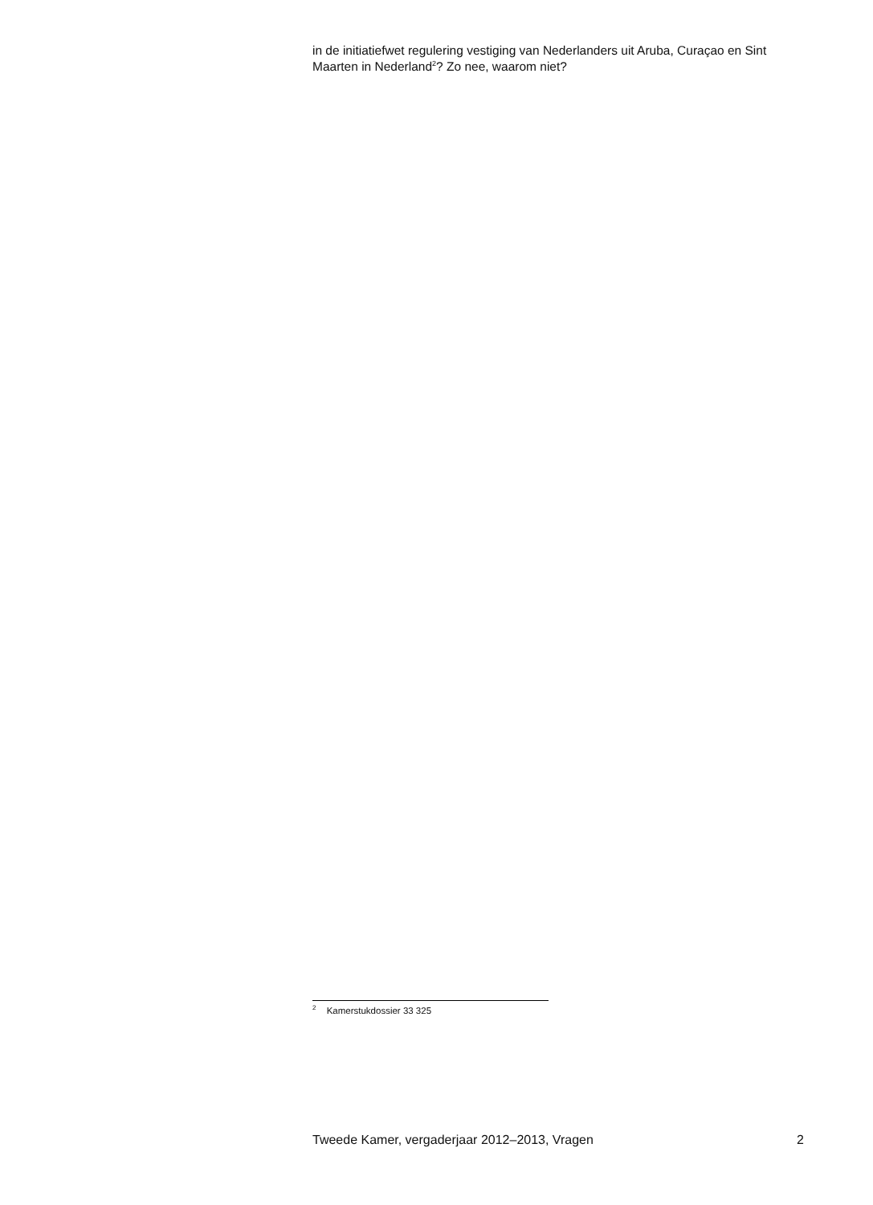in de initiatiefwet regulering vestiging van Nederlanders uit Aruba, Curaçao en Sint Maarten in Nederland<sup>2</sup>? Zo nee, waarom niet?
<sup>2</sup> Kamerstukdossier 33 325
Tweede Kamer, vergaderjaar 2012–2013, Vragen 2